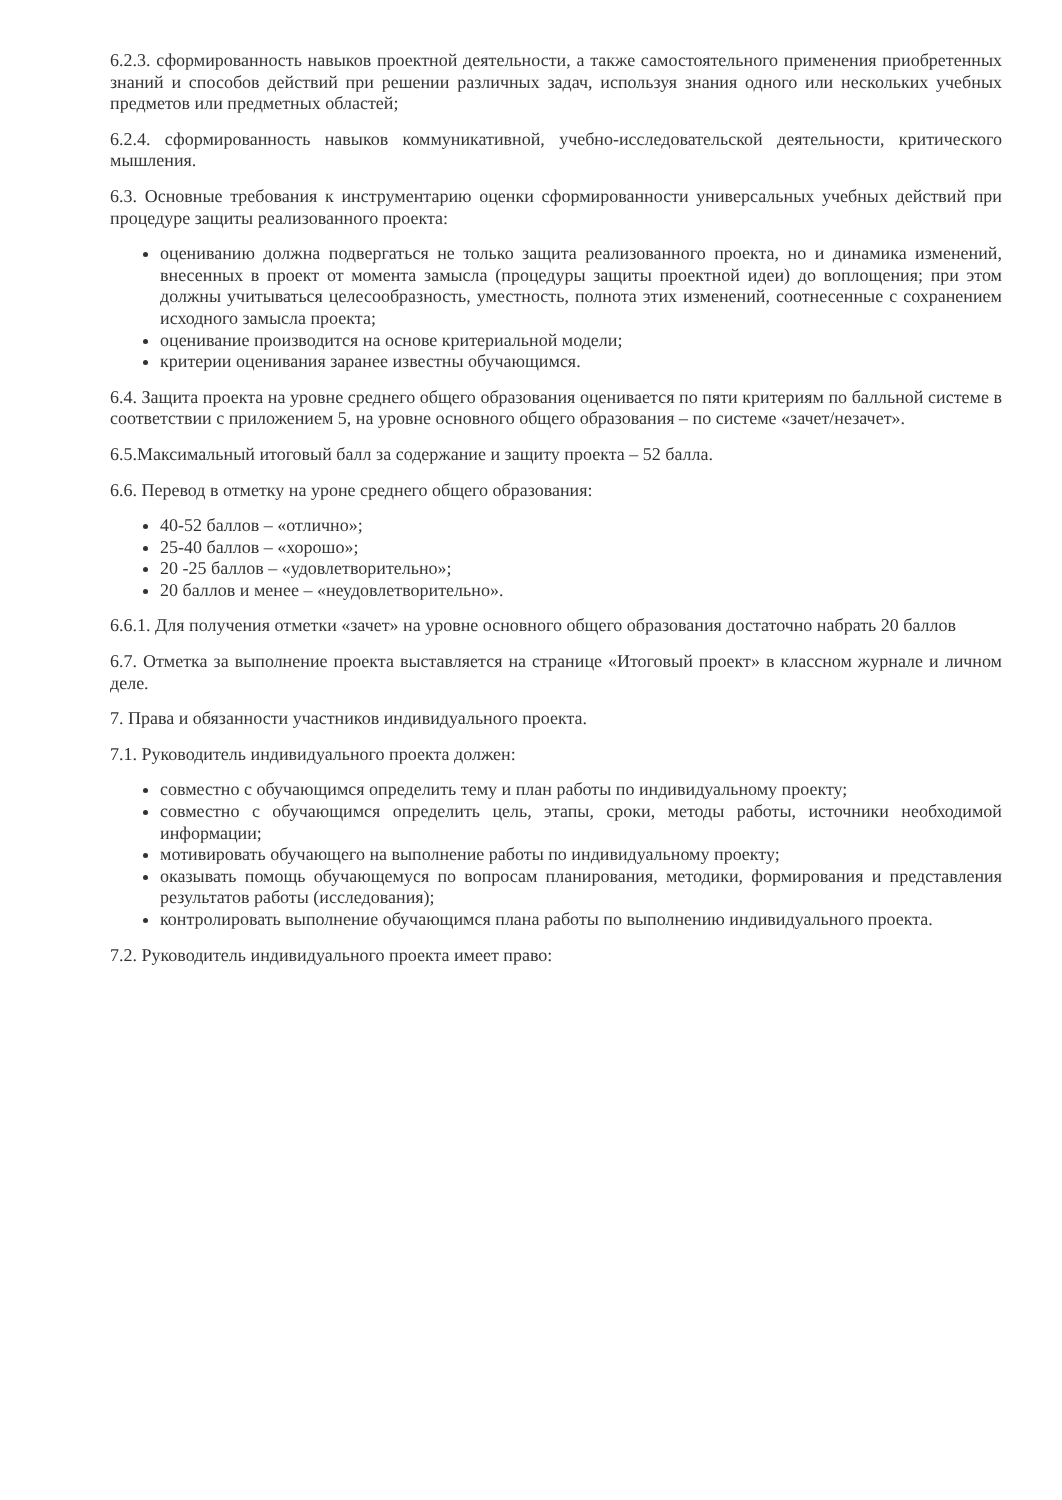6.2.3. сформированность навыков проектной деятельности, а также самостоятельного применения приобретенных знаний и способов действий при решении различных задач, используя знания одного или нескольких учебных предметов или предметных областей;
6.2.4. сформированность навыков коммуникативной, учебно-исследовательской деятельности, критического мышления.
6.3. Основные требования к инструментарию оценки сформированности универсальных учебных действий при процедуре защиты реализованного проекта:
оцениванию должна подвергаться не только защита реализованного проекта, но и динамика изменений, внесенных в проект от момента замысла (процедуры защиты проектной идеи) до воплощения; при этом должны учитываться целесообразность, уместность, полнота этих изменений, соотнесенные с сохранением исходного замысла проекта;
оценивание производится на основе критериальной модели;
критерии оценивания заранее известны обучающимся.
6.4. Защита проекта на уровне среднего общего образования оценивается по пяти критериям по балльной системе в соответствии с приложением 5, на уровне основного общего образования – по системе «зачет/незачет».
6.5.Максимальный итоговый балл за содержание и защиту проекта – 52 балла.
6.6. Перевод в отметку на уроне среднего общего образования:
40-52 баллов – «отлично»;
25-40 баллов – «хорошо»;
20 -25 баллов – «удовлетворительно»;
20 баллов и менее – «неудовлетворительно».
6.6.1. Для получения отметки «зачет» на уровне основного общего образования достаточно набрать 20 баллов
6.7. Отметка за выполнение проекта выставляется на странице «Итоговый проект» в классном журнале и личном деле.
7. Права и обязанности участников индивидуального проекта.
7.1. Руководитель индивидуального проекта должен:
совместно с обучающимся определить тему и план работы по индивидуальному проекту;
совместно с обучающимся определить цель, этапы, сроки, методы работы, источники необходимой информации;
мотивировать обучающего на выполнение работы по индивидуальному проекту;
оказывать помощь обучающемуся по вопросам планирования, методики, формирования и представления результатов работы (исследования);
контролировать выполнение обучающимся плана работы по выполнению индивидуального проекта.
7.2. Руководитель индивидуального проекта имеет право: